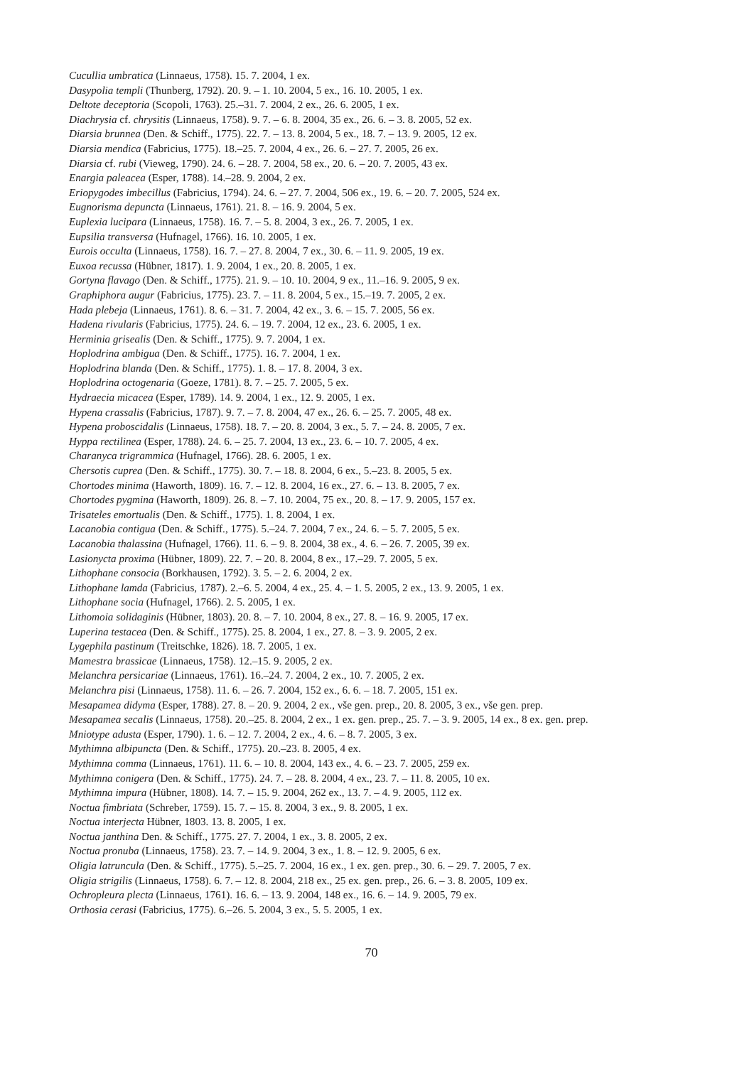Cucullia umbratica (Linnaeus, 1758). 15. 7. 2004, 1 ex.
Dasypolia templi (Thunberg, 1792). 20. 9. – 1. 10. 2004, 5 ex., 16. 10. 2005, 1 ex.
Deltote deceptoria (Scopoli, 1763). 25.–31. 7. 2004, 2 ex., 26. 6. 2005, 1 ex.
Diachrysia cf. chrysitis (Linnaeus, 1758). 9. 7. – 6. 8. 2004, 35 ex., 26. 6. – 3. 8. 2005, 52 ex.
Diarsia brunnea (Den. & Schiff., 1775). 22. 7. – 13. 8. 2004, 5 ex., 18. 7. – 13. 9. 2005, 12 ex.
Diarsia mendica (Fabricius, 1775). 18.–25. 7. 2004, 4 ex., 26. 6. – 27. 7. 2005, 26 ex.
Diarsia cf. rubi (Vieweg, 1790). 24. 6. – 28. 7. 2004, 58 ex., 20. 6. – 20. 7. 2005, 43 ex.
Enargia paleacea (Esper, 1788). 14.–28. 9. 2004, 2 ex.
Eriopygodes imbecillus (Fabricius, 1794). 24. 6. – 27. 7. 2004, 506 ex., 19. 6. – 20. 7. 2005, 524 ex.
Eugnorisma depuncta (Linnaeus, 1761). 21. 8. – 16. 9. 2004, 5 ex.
Euplexia lucipara (Linnaeus, 1758). 16. 7. – 5. 8. 2004, 3 ex., 26. 7. 2005, 1 ex.
Eupsilia transversa (Hufnagel, 1766). 16. 10. 2005, 1 ex.
Eurois occulta (Linnaeus, 1758). 16. 7. – 27. 8. 2004, 7 ex., 30. 6. – 11. 9. 2005, 19 ex.
Euxoa recussa (Hübner, 1817). 1. 9. 2004, 1 ex., 20. 8. 2005, 1 ex.
Gortyna flavago (Den. & Schiff., 1775). 21. 9. – 10. 10. 2004, 9 ex., 11.–16. 9. 2005, 9 ex.
Graphiphora augur (Fabricius, 1775). 23. 7. – 11. 8. 2004, 5 ex., 15.–19. 7. 2005, 2 ex.
Hada plebeja (Linnaeus, 1761). 8. 6. – 31. 7. 2004, 42 ex., 3. 6. – 15. 7. 2005, 56 ex.
Hadena rivularis (Fabricius, 1775). 24. 6. – 19. 7. 2004, 12 ex., 23. 6. 2005, 1 ex.
Herminia grisealis (Den. & Schiff., 1775). 9. 7. 2004, 1 ex.
Hoplodrina ambigua (Den. & Schiff., 1775). 16. 7. 2004, 1 ex.
Hoplodrina blanda (Den. & Schiff., 1775). 1. 8. – 17. 8. 2004, 3 ex.
Hoplodrina octogenaria (Goeze, 1781). 8. 7. – 25. 7. 2005, 5 ex.
Hydraecia micacea (Esper, 1789). 14. 9. 2004, 1 ex., 12. 9. 2005, 1 ex.
Hypena crassalis (Fabricius, 1787). 9. 7. – 7. 8. 2004, 47 ex., 26. 6. – 25. 7. 2005, 48 ex.
Hypena proboscidalis (Linnaeus, 1758). 18. 7. – 20. 8. 2004, 3 ex., 5. 7. – 24. 8. 2005, 7 ex.
Hyppa rectilinea (Esper, 1788). 24. 6. – 25. 7. 2004, 13 ex., 23. 6. – 10. 7. 2005, 4 ex.
Charanyca trigrammica (Hufnagel, 1766). 28. 6. 2005, 1 ex.
Chersotis cuprea (Den. & Schiff., 1775). 30. 7. – 18. 8. 2004, 6 ex., 5.–23. 8. 2005, 5 ex.
Chortodes minima (Haworth, 1809). 16. 7. – 12. 8. 2004, 16 ex., 27. 6. – 13. 8. 2005, 7 ex.
Chortodes pygmina (Haworth, 1809). 26. 8. – 7. 10. 2004, 75 ex., 20. 8. – 17. 9. 2005, 157 ex.
Trisateles emortualis (Den. & Schiff., 1775). 1. 8. 2004, 1 ex.
Lacanobia contigua (Den. & Schiff., 1775). 5.–24. 7. 2004, 7 ex., 24. 6. – 5. 7. 2005, 5 ex.
Lacanobia thalassina (Hufnagel, 1766). 11. 6. – 9. 8. 2004, 38 ex., 4. 6. – 26. 7. 2005, 39 ex.
Lasionycta proxima (Hübner, 1809). 22. 7. – 20. 8. 2004, 8 ex., 17.–29. 7. 2005, 5 ex.
Lithophane consocia (Borkhausen, 1792). 3. 5. – 2. 6. 2004, 2 ex.
Lithophane lamda (Fabricius, 1787). 2.–6. 5. 2004, 4 ex., 25. 4. – 1. 5. 2005, 2 ex., 13. 9. 2005, 1 ex.
Lithophane socia (Hufnagel, 1766). 2. 5. 2005, 1 ex.
Lithomoia solidaginis (Hübner, 1803). 20. 8. – 7. 10. 2004, 8 ex., 27. 8. – 16. 9. 2005, 17 ex.
Luperina testacea (Den. & Schiff., 1775). 25. 8. 2004, 1 ex., 27. 8. – 3. 9. 2005, 2 ex.
Lygephila pastinum (Treitschke, 1826). 18. 7. 2005, 1 ex.
Mamestra brassicae (Linnaeus, 1758). 12.–15. 9. 2005, 2 ex.
Melanchra persicariae (Linnaeus, 1761). 16.–24. 7. 2004, 2 ex., 10. 7. 2005, 2 ex.
Melanchra pisi (Linnaeus, 1758). 11. 6. – 26. 7. 2004, 152 ex., 6. 6. – 18. 7. 2005, 151 ex.
Mesapamea didyma (Esper, 1788). 27. 8. – 20. 9. 2004, 2 ex., vše gen. prep., 20. 8. 2005, 3 ex., vše gen. prep.
Mesapamea secalis (Linnaeus, 1758). 20.–25. 8. 2004, 2 ex., 1 ex. gen. prep., 25. 7. – 3. 9. 2005, 14 ex., 8 ex. gen. prep.
Mniotype adusta (Esper, 1790). 1. 6. – 12. 7. 2004, 2 ex., 4. 6. – 8. 7. 2005, 3 ex.
Mythimna albipuncta (Den. & Schiff., 1775). 20.–23. 8. 2005, 4 ex.
Mythimna comma (Linnaeus, 1761). 11. 6. – 10. 8. 2004, 143 ex., 4. 6. – 23. 7. 2005, 259 ex.
Mythimna conigera (Den. & Schiff., 1775). 24. 7. – 28. 8. 2004, 4 ex., 23. 7. – 11. 8. 2005, 10 ex.
Mythimna impura (Hübner, 1808). 14. 7. – 15. 9. 2004, 262 ex., 13. 7. – 4. 9. 2005, 112 ex.
Noctua fimbriata (Schreber, 1759). 15. 7. – 15. 8. 2004, 3 ex., 9. 8. 2005, 1 ex.
Noctua interjecta Hübner, 1803. 13. 8. 2005, 1 ex.
Noctua janthina Den. & Schiff., 1775. 27. 7. 2004, 1 ex., 3. 8. 2005, 2 ex.
Noctua pronuba (Linnaeus, 1758). 23. 7. – 14. 9. 2004, 3 ex., 1. 8. – 12. 9. 2005, 6 ex.
Oligia latruncula (Den. & Schiff., 1775). 5.–25. 7. 2004, 16 ex., 1 ex. gen. prep., 30. 6. – 29. 7. 2005, 7 ex.
Oligia strigilis (Linnaeus, 1758). 6. 7. – 12. 8. 2004, 218 ex., 25 ex. gen. prep., 26. 6. – 3. 8. 2005, 109 ex.
Ochropleura plecta (Linnaeus, 1761). 16. 6. – 13. 9. 2004, 148 ex., 16. 6. – 14. 9. 2005, 79 ex.
Orthosia cerasi (Fabricius, 1775). 6.–26. 5. 2004, 3 ex., 5. 5. 2005, 1 ex.
70